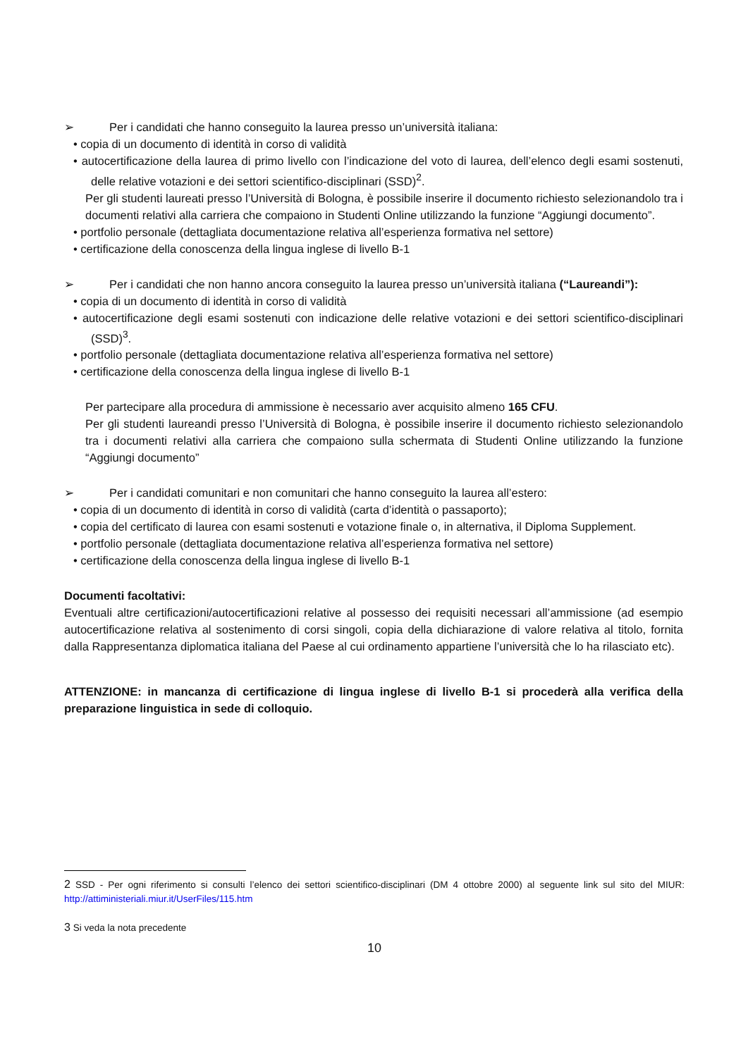➢ Per i candidati che hanno conseguito la laurea presso un’università italiana:
• copia di un documento di identità in corso di validità
• autocertificazione della laurea di primo livello con l’indicazione del voto di laurea, dell’elenco degli esami sostenuti, delle relative votazioni e dei settori scientifico-disciplinari (SSD)<sup>2</sup>.
Per gli studenti laureati presso l’Università di Bologna, è possibile inserire il documento richiesto selezionandolo tra i documenti relativi alla carriera che compaiono in Studenti Online utilizzando la funzione “Aggiungi documento”.
• portfolio personale (dettagliata documentazione relativa all’esperienza formativa nel settore)
• certificazione della conoscenza della lingua inglese di livello B-1
➢ Per i candidati che non hanno ancora conseguito la laurea presso un’università italiana (“Laureandi”):
• copia di un documento di identità in corso di validità
• autocertificazione degli esami sostenuti con indicazione delle relative votazioni e dei settori scientifico-disciplinari (SSD)<sup>3</sup>.
• portfolio personale (dettagliata documentazione relativa all’esperienza formativa nel settore)
• certificazione della conoscenza della lingua inglese di livello B-1
Per partecipare alla procedura di ammissione è necessario aver acquisito almeno 165 CFU.
Per gli studenti laureandi presso l’Università di Bologna, è possibile inserire il documento richiesto selezionandolo tra i documenti relativi alla carriera che compaiono sulla schermata di Studenti Online utilizzando la funzione “Aggiungi documento”
➢ Per i candidati comunitari e non comunitari che hanno conseguito la laurea all’estero:
• copia di un documento di identità in corso di validità (carta d’identità o passaporto);
• copia del certificato di laurea con esami sostenuti e votazione finale o, in alternativa, il Diploma Supplement.
• portfolio personale (dettagliata documentazione relativa all’esperienza formativa nel settore)
• certificazione della conoscenza della lingua inglese di livello B-1
Documenti facoltativi:
Eventuali altre certificazioni/autocertificazioni relative al possesso dei requisiti necessari all’ammissione (ad esempio autocertificazione relativa al sostenimento di corsi singoli, copia della dichiarazione di valore relativa al titolo, fornita dalla Rappresentanza diplomatica italiana del Paese al cui ordinamento appartiene l’università che lo ha rilasciato etc).
ATTENZIONE: in mancanza di certificazione di lingua inglese di livello B-1 si procederà alla verifica della preparazione linguistica in sede di colloquio.
2 SSD - Per ogni riferimento si consulti l’elenco dei settori scientifico-disciplinari (DM 4 ottobre 2000) al seguente link sul sito del MIUR: http://attiministeriali.miur.it/UserFiles/115.htm
3 Si veda la nota precedente
10